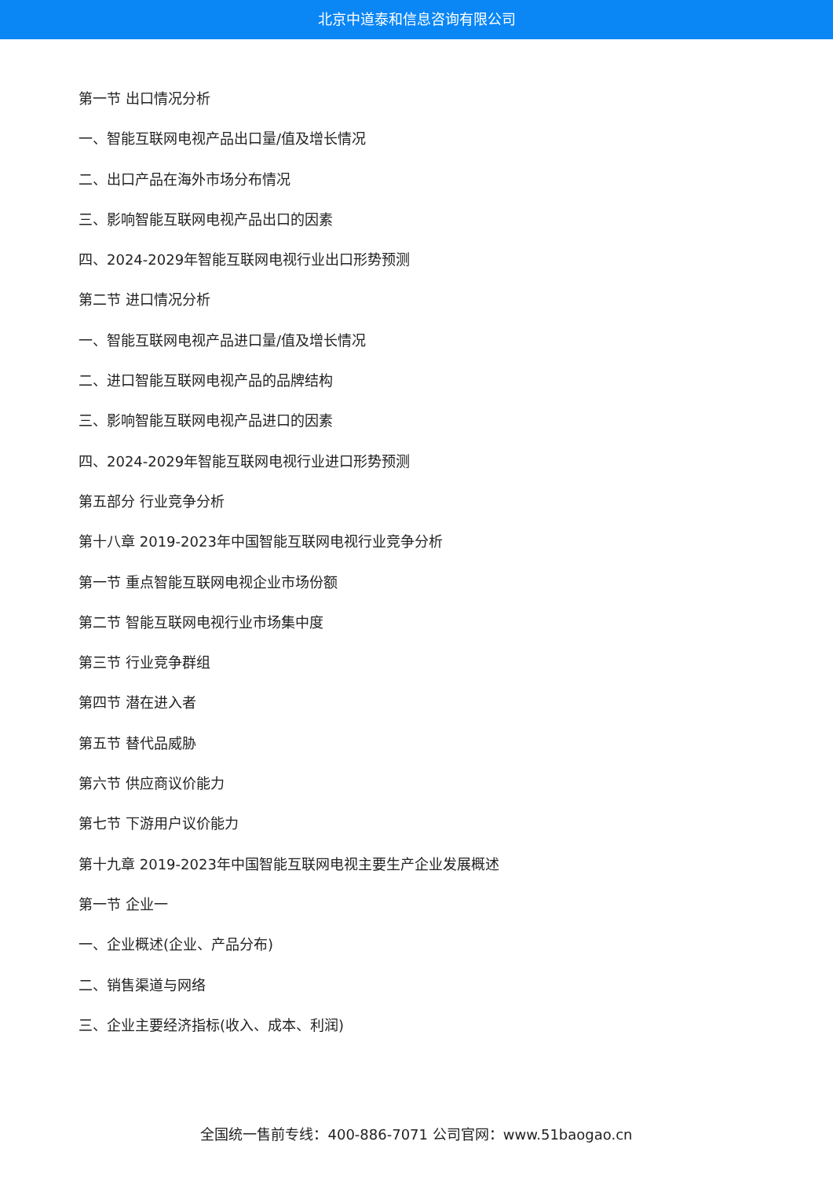北京中道泰和信息咨询有限公司
第一节 出口情况分析
一、智能互联网电视产品出口量/值及增长情况
二、出口产品在海外市场分布情况
三、影响智能互联网电视产品出口的因素
四、2024-2029年智能互联网电视行业出口形势预测
第二节 进口情况分析
一、智能互联网电视产品进口量/值及增长情况
二、进口智能互联网电视产品的品牌结构
三、影响智能互联网电视产品进口的因素
四、2024-2029年智能互联网电视行业进口形势预测
第五部分 行业竞争分析
第十八章 2019-2023年中国智能互联网电视行业竞争分析
第一节 重点智能互联网电视企业市场份额
第二节 智能互联网电视行业市场集中度
第三节 行业竞争群组
第四节 潜在进入者
第五节 替代品威胁
第六节 供应商议价能力
第七节 下游用户议价能力
第十九章 2019-2023年中国智能互联网电视主要生产企业发展概述
第一节 企业一
一、企业概述(企业、产品分布)
二、销售渠道与网络
三、企业主要经济指标(收入、成本、利润)
全国统一售前专线：400-886-7071 公司官网：www.51baogao.cn